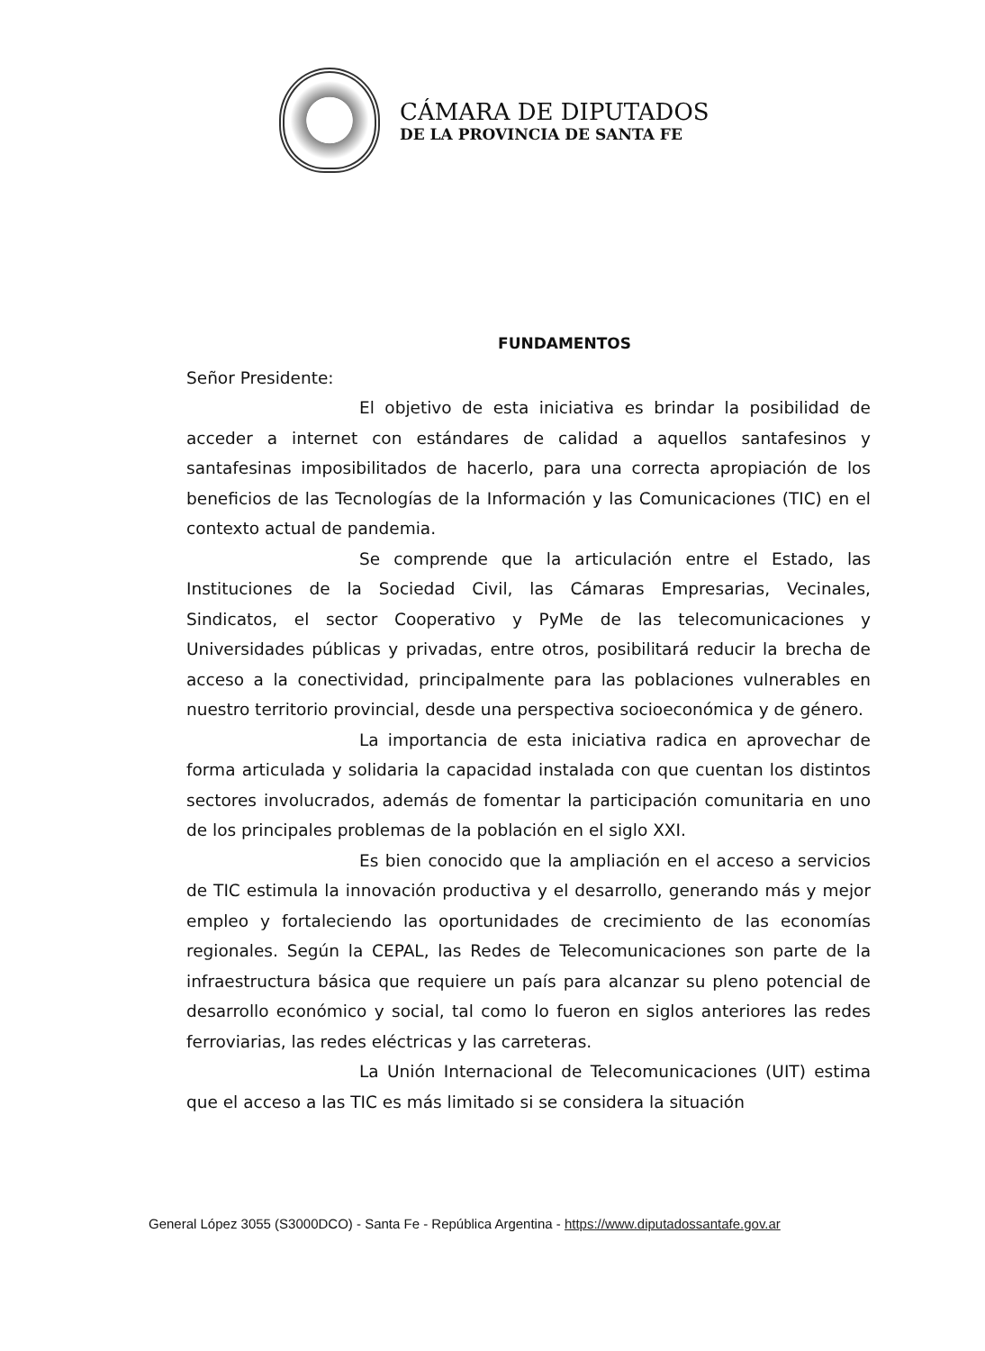CÁMARA DE DIPUTADOS
DE LA PROVINCIA DE SANTA FE
FUNDAMENTOS
Señor Presidente:
El objetivo de esta iniciativa es brindar la posibilidad de acceder a internet con estándares de calidad a aquellos santafesinos y santafesinas imposibilitados de hacerlo, para una correcta apropiación de los beneficios de las Tecnologías de la Información y las Comunicaciones (TIC) en el contexto actual de pandemia.
Se comprende que la articulación entre el Estado, las Instituciones de la Sociedad Civil, las Cámaras Empresarias, Vecinales, Sindicatos, el sector Cooperativo y PyMe de las telecomunicaciones y Universidades públicas y privadas, entre otros, posibilitará reducir la brecha de acceso a la conectividad, principalmente para las poblaciones vulnerables en nuestro territorio provincial, desde una perspectiva socioeconómica y de género.
La importancia de esta iniciativa radica en aprovechar de forma articulada y solidaria la capacidad instalada con que cuentan los distintos sectores involucrados, además de fomentar la participación comunitaria en uno de los principales problemas de la población en el siglo XXI.
Es bien conocido que la ampliación en el acceso a servicios de TIC estimula la innovación productiva y el desarrollo, generando más y mejor empleo y fortaleciendo las oportunidades de crecimiento de las economías regionales. Según la CEPAL, las Redes de Telecomunicaciones son parte de la infraestructura básica que requiere un país para alcanzar su pleno potencial de desarrollo económico y social, tal como lo fueron en siglos anteriores las redes ferroviarias, las redes eléctricas y las carreteras.
La Unión Internacional de Telecomunicaciones (UIT) estima que el acceso a las TIC es más limitado si se considera la situación
General López 3055 (S3000DCO) - Santa Fe - República Argentina - https://www.diputadossantafe.gov.ar